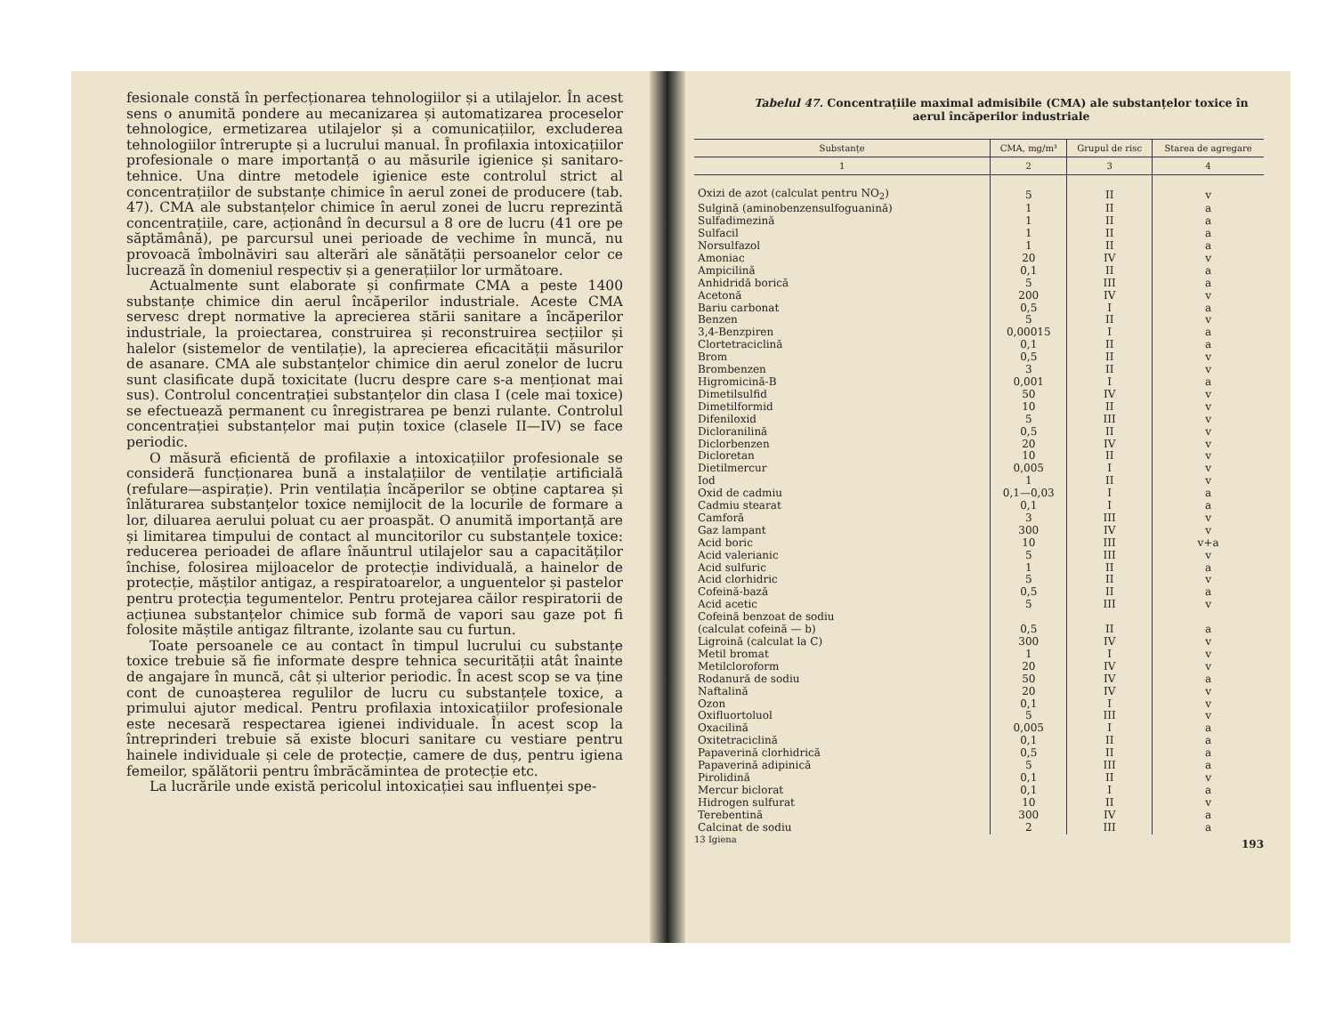fesionale constă în perfecționarea tehnologiilor și a utilajelor. În acest sens o anumită pondere au mecanizarea și automatizarea proceselor tehnologice, ermetizarea utilajelor și a comunicațiilor, excluderea tehnologiilor întrerupte și a lucrului manual. În profilaxia intoxicațiilor profesionale o mare importanță o au măsurile igienice și sanitaro-tehnice. Una dintre metodele igienice este controlul strict al concentrațiilor de substanțe chimice în aerul zonei de producere (tab. 47). CMA ale substanțelor chimice în aerul zonei de lucru reprezintă concentrațiile, care, acționând în decursul a 8 ore de lucru (41 ore pe săptămână), pe parcursul unei perioade de vechime în muncă, nu provoacă îmbolnăviri sau alterări ale sănătății persoanelor celor ce lucrează în domeniul respectiv și a generațiilor lor următoare.
Actualmente sunt elaborate și confirmate CMA a peste 1400 substanțe chimice din aerul încăperilor industriale. Aceste CMA servesc drept normative la aprecierea stării sanitare a încăperilor industriale, la proiectarea, construirea și reconstruirea secțiilor și halelor (sistemelor de ventilație), la aprecierea eficacității măsurilor de asanare. CMA ale substanțelor chimice din aerul zonelor de lucru sunt clasificate după toxicitate (lucru despre care s-a menționat mai sus). Controlul concentrației substanțelor din clasa I (cele mai toxice) se efectuează permanent cu înregistrarea pe benzi rulante. Controlul concentrației substanțelor mai puțin toxice (clasele II—IV) se face periodic.
O măsură eficientă de profilaxie a intoxicațiilor profesionale se consideră funcționarea bună a instalațiilor de ventilație artificială (refulare—aspirație). Prin ventilația încăperilor se obține captarea și înlăturarea substanțelor toxice nemijlocit de la locurile de formare a lor, diluarea aerului poluat cu aer proaspăt. O anumită importanță are și limitarea timpului de contact al muncitorilor cu substanțele toxice: reducerea perioadei de aflare înăuntrul utilajelor sau a capacităților închise, folosirea mijloacelor de protecție individuală, a hainelor de protecție, măștilor antigaz, a respiratoarelor, a unguentelor și pastelor pentru protecția tegumentelor. Pentru protejarea căilor respiratorii de acțiunea substanțelor chimice sub formă de vapori sau gaze pot fi folosite măștile antigaz filtrante, izolante sau cu furtun.
Toate persoanele ce au contact în timpul lucrului cu substanțe toxice trebuie să fie informate despre tehnica securității atât înainte de angajare în muncă, cât și ulterior periodic. În acest scop se va ține cont de cunoașterea regulilor de lucru cu substanțele toxice, a primului ajutor medical. Pentru profilaxia intoxicațiilor profesionale este necesară respectarea igienei individuale. În acest scop la întreprinderi trebuie să existe blocuri sanitare cu vestiare pentru hainele individuale și cele de protecție, camere de duș, pentru igiena femeilor, spălătorii pentru îmbrăcămintea de protecție etc.
La lucrările unde există pericolul intoxicației sau influenței spe-
Tabelul 47. Concentrațiile maximal admisibile (CMA) ale substanțelor toxice în aerul încăperilor industriale
| Substanțe | CMA, mg/m³ | Grupul de risc | Starea de agregare |
| --- | --- | --- | --- |
| 1 | 2 | 3 | 4 |
| Oxizi de azot (calculat pentru NO<sub>2</sub>) | 5 | II | v |
| Sulgină (aminobenzensulfoguanină) | 1 | II | a |
| Sulfadimezină | 1 | II | a |
| Sulfacil | 1 | II | a |
| Norsulfazol | 1 | II | a |
| Amoniac | 20 | IV | v |
| Ampicilină | 0,1 | II | a |
| Anhidridă borică | 5 | III | a |
| Acetonă | 200 | IV | v |
| Bariu carbonat | 0,5 | I | a |
| Benzen | 5 | II | v |
| 3,4-Benzpiren | 0,00015 | I | a |
| Clortetraciclină | 0,1 | II | a |
| Brom | 0,5 | II | v |
| Brombenzen | 3 | II | v |
| Higromicină-B | 0,001 | I | a |
| Dimetilsulfid | 50 | IV | v |
| Dimetilformid | 10 | II | v |
| Difeniloxid | 5 | III | v |
| Dicloranilină | 0,5 | II | v |
| Diclorbenzen | 20 | IV | v |
| Dicloretan | 10 | II | v |
| Dietilmercur | 0,005 | I | v |
| Iod | 1 | II | v |
| Oxid de cadmiu | 0,1—0,03 | I | a |
| Cadmiu stearat | 0,1 | I | a |
| Camforă | 3 | III | v |
| Gaz lampant | 300 | IV | v |
| Acid boric | 10 | III | v+a |
| Acid valerianic | 5 | III | v |
| Acid sulfuric | 1 | II | a |
| Acid clorhidric | 5 | II | v |
| Cofeină-bază | 0,5 | II | a |
| Acid acetic | 5 | III | v |
| Cofeină benzoat de sodiu | | | |
| (calculat cofeină — b) | 0,5 | II | a |
| Ligroină (calculat la C) | 300 | IV | v |
| Metil bromat | 1 | I | v |
| Metilcloroform | 20 | IV | v |
| Rodanură de sodiu | 50 | IV | a |
| Naftalină | 20 | IV | v |
| Ozon | 0,1 | I | v |
| Oxifluortoluol | 5 | III | v |
| Oxacilină | 0,005 | I | a |
| Oxitetraciclină | 0,1 | II | a |
| Papaverină clorhidrică | 0,5 | II | a |
| Papaverină adipinică | 5 | III | a |
| Pirolidină | 0,1 | II | v |
| Mercur biclorat | 0,1 | I | a |
| Hidrogen sulfurat | 10 | II | v |
| Terebentină | 300 | IV | a |
| Calcinat de sodiu | 2 | III | a |
13 Igiena 193